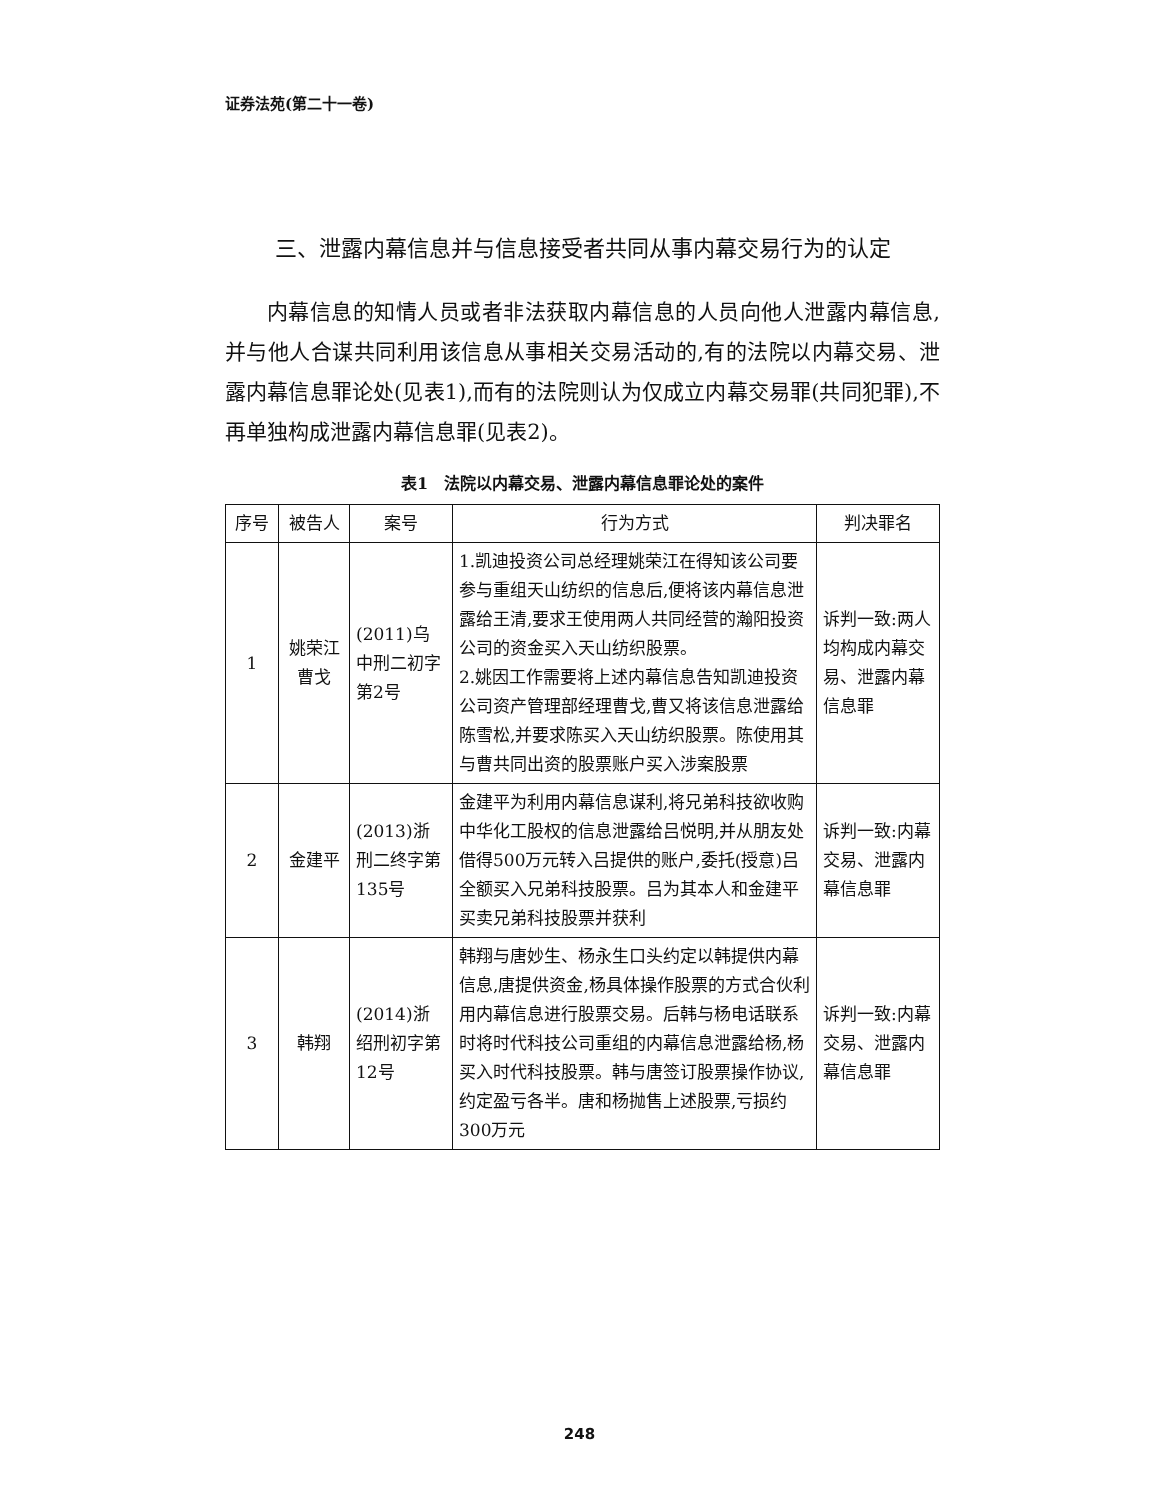证券法苑(第二十一卷)
三、泄露内幕信息并与信息接受者共同从事内幕交易行为的认定
内幕信息的知情人员或者非法获取内幕信息的人员向他人泄露内幕信息,并与他人合谋共同利用该信息从事相关交易活动的,有的法院以内幕交易、泄露内幕信息罪论处(见表1),而有的法院则认为仅成立内幕交易罪(共同犯罪),不再单独构成泄露内幕信息罪(见表2)。
表1　法院以内幕交易、泄露内幕信息罪论处的案件
| 序号 | 被告人 | 案号 | 行为方式 | 判决罪名 |
| --- | --- | --- | --- | --- |
| 1 | 姚荣江 曹戈 | (2011)乌中刑二初字第2号 | 1.凯迪投资公司总经理姚荣江在得知该公司要参与重组天山纺织的信息后,便将该内幕信息泄露给王清,要求王使用两人共同经营的瀚阳投资公司的资金买入天山纺织股票。 2.姚因工作需要将上述内幕信息告知凯迪投资公司资产管理部经理曹戈,曹又将该信息泄露给陈雪松,并要求陈买入天山纺织股票。陈使用其与曹共同出资的股票账户买入涉案股票 | 诉判一致:两人均构成内幕交易、泄露内幕信息罪 |
| 2 | 金建平 | (2013)浙刑二终字第135号 | 金建平为利用内幕信息谋利,将兄弟科技欲收购中华化工股权的信息泄露给吕悦明,并从朋友处借得500万元转入吕提供的账户,委托(授意)吕全额买入兄弟科技股票。吕为其本人和金建平买卖兄弟科技股票并获利 | 诉判一致:内幕交易、泄露内幕信息罪 |
| 3 | 韩翔 | (2014)浙绍刑初字第12号 | 韩翔与唐妙生、杨永生口头约定以韩提供内幕信息,唐提供资金,杨具体操作股票的方式合伙利用内幕信息进行股票交易。后韩与杨电话联系时将时代科技公司重组的内幕信息泄露给杨,杨买入时代科技股票。韩与唐签订股票操作协议,约定盈亏各半。唐和杨抛售上述股票,亏损约300万元 | 诉判一致:内幕交易、泄露内幕信息罪 |
248